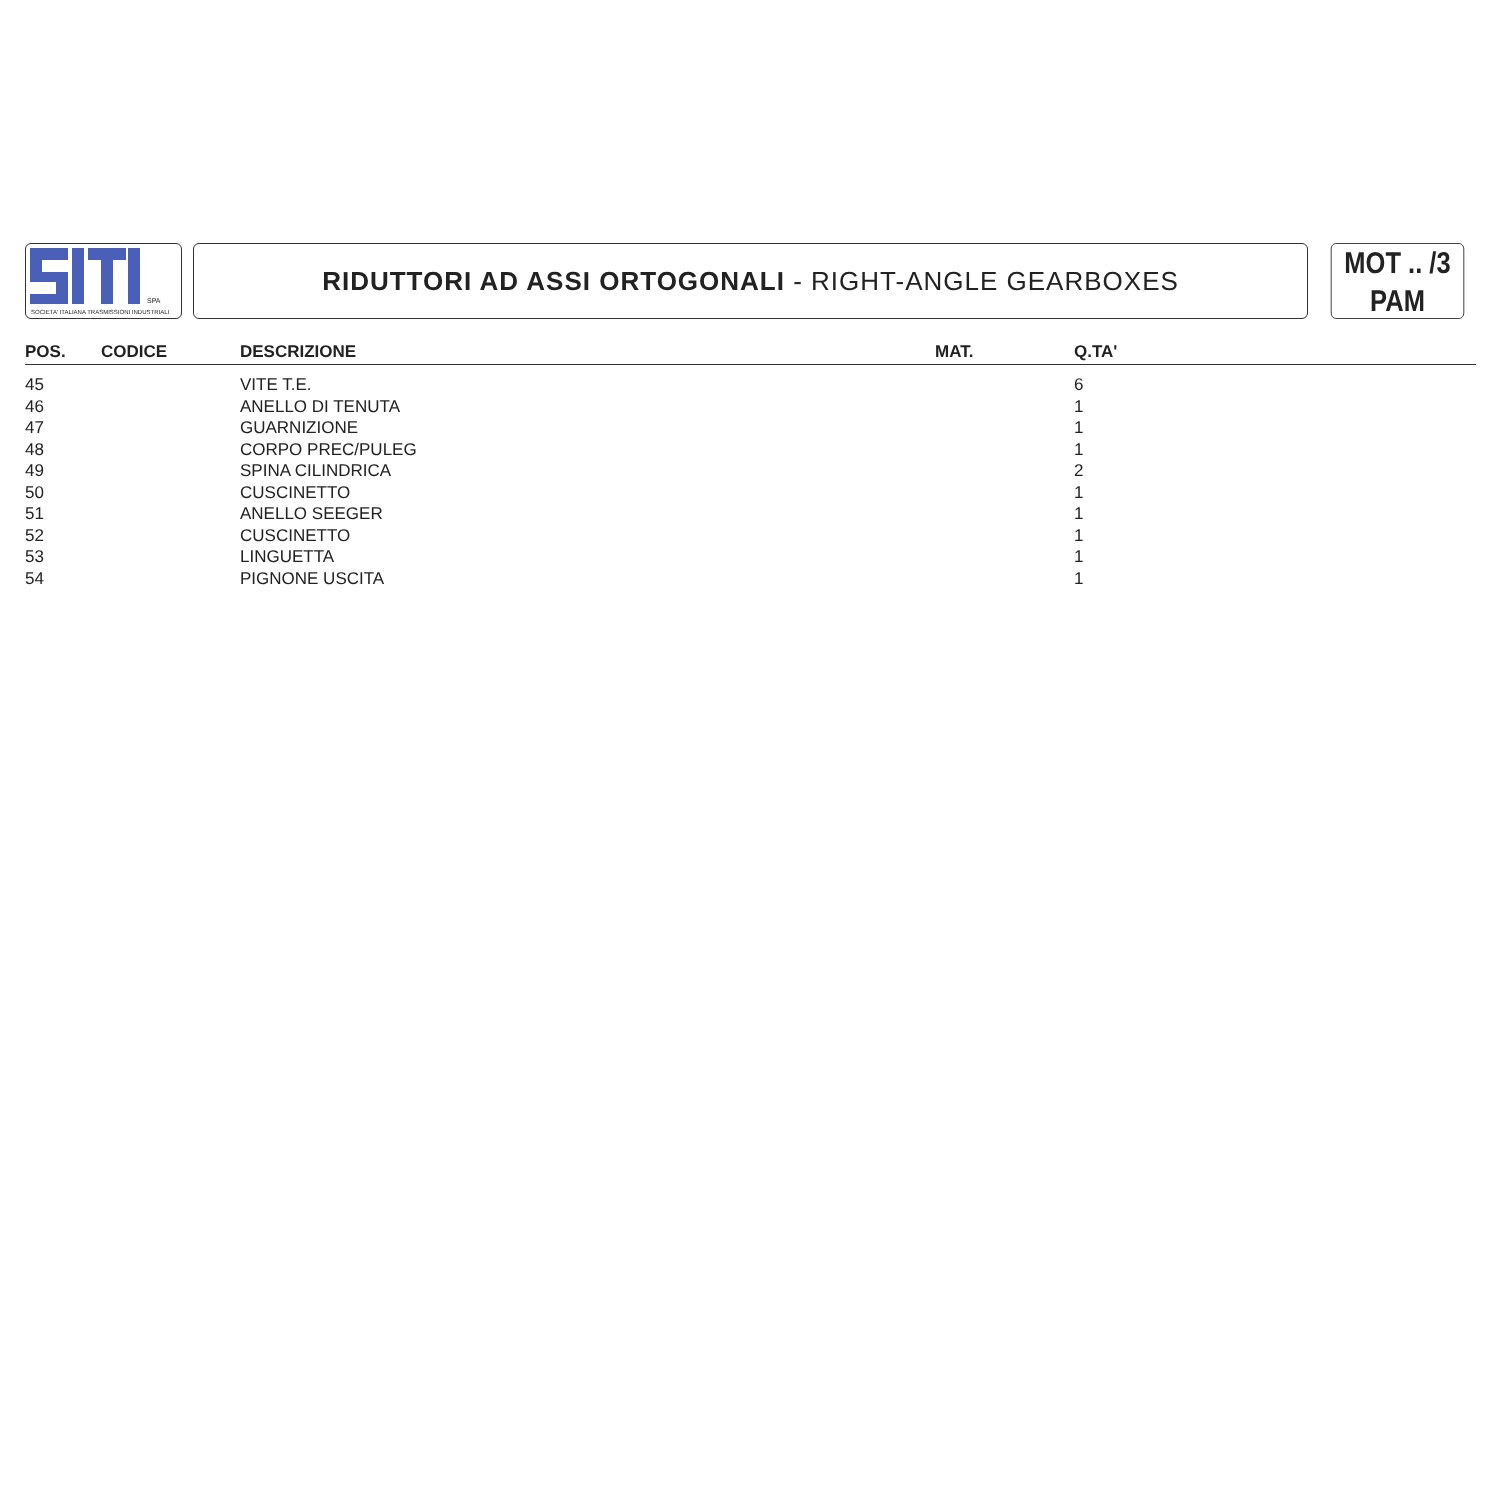SPA
SOCIETA' ITALIANA TRASMISSIONI INDUSTRIALI
RIDUTTORI AD ASSI ORTOGONALI - RIGHT-ANGLE GEARBOXES
MOT .. /3
PAM
| POS. | CODICE | DESCRIZIONE | MAT. | Q.TA' |
| --- | --- | --- | --- | --- |
| 45 | | VITE T.E. | | 6 |
| 46 | | ANELLO DI TENUTA | | 1 |
| 47 | | GUARNIZIONE | | 1 |
| 48 | | CORPO PREC/PULEG | | 1 |
| 49 | | SPINA CILINDRICA | | 2 |
| 50 | | CUSCINETTO | | 1 |
| 51 | | ANELLO SEEGER | | 1 |
| 52 | | CUSCINETTO | | 1 |
| 53 | | LINGUETTA | | 1 |
| 54 | | PIGNONE USCITA | | 1 |